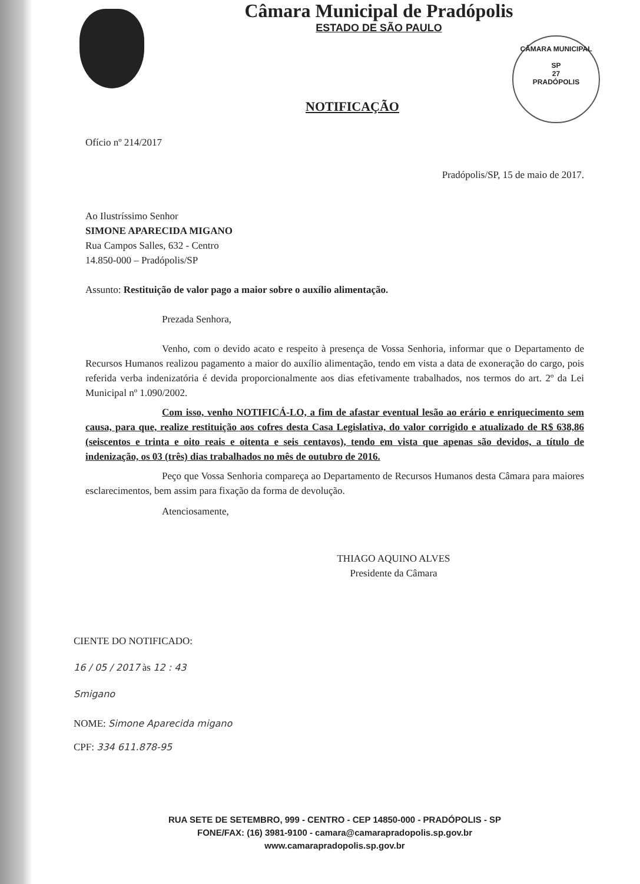CÂMARA MUNICIPAL
SP
27
PRADÓPOLIS
Câmara Municipal de Pradópolis
ESTADO DE SÃO PAULO
NOTIFICAÇÃO
Ofício nº 214/2017
Pradópolis/SP, 15 de maio de 2017.
Ao Ilustríssimo Senhor
SIMONE APARECIDA MIGANO
Rua Campos Salles, 632 - Centro
14.850-000 – Pradópolis/SP
Assunto: Restituição de valor pago a maior sobre o auxílio alimentação.
Prezada Senhora,
Venho, com o devido acato e respeito à presença de Vossa Senhoria, informar que o Departamento de Recursos Humanos realizou pagamento a maior do auxílio alimentação, tendo em vista a data de exoneração do cargo, pois referida verba indenizatória é devida proporcionalmente aos dias efetivamente trabalhados, nos termos do art. 2º da Lei Municipal nº 1.090/2002.
Com isso, venho NOTIFICÁ-LO, a fim de afastar eventual lesão ao erário e enriquecimento sem causa, para que, realize restituição aos cofres desta Casa Legislativa, do valor corrigido e atualizado de R$ 638,86 (seiscentos e trinta e oito reais e oitenta e seis centavos), tendo em vista que apenas são devidos, a título de indenização, os 03 (três) dias trabalhados no mês de outubro de 2016.
Peço que Vossa Senhoria compareça ao Departamento de Recursos Humanos desta Câmara para maiores esclarecimentos, bem assim para fixação da forma de devolução.
Atenciosamente,
THIAGO AQUINO ALVES
Presidente da Câmara
CIENTE DO NOTIFICADO:
16 / 05 / 2017 às 12 : 43
Smigano
NOME: Simone Aparecida migano
CPF: 334 611.878-95
RUA SETE DE SETEMBRO, 999 - CENTRO - CEP 14850-000 - PRADÓPOLIS - SP
FONE/FAX: (16) 3981-9100 - camara@camarapradopolis.sp.gov.br
www.camarapradopolis.sp.gov.br